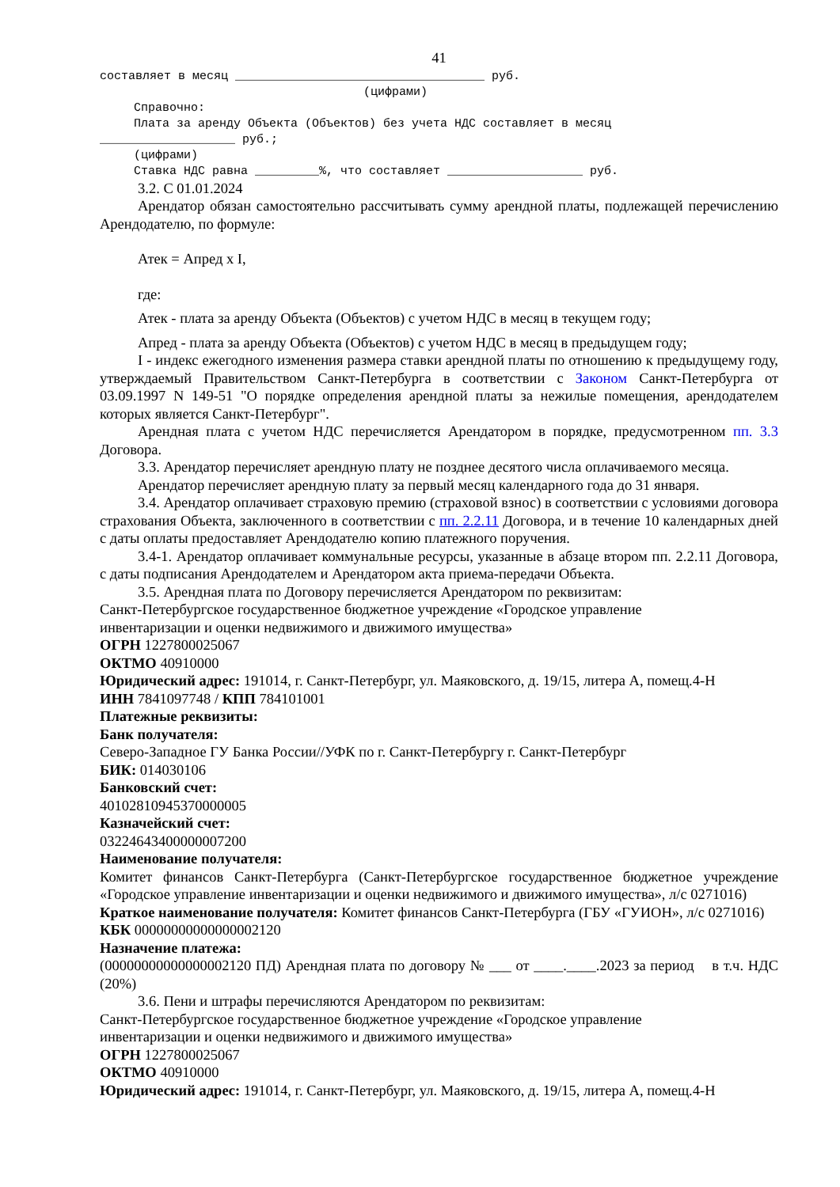41
составляет в месяц ___________________________________ руб.
(цифрами)
Справочно:
Плата за аренду Объекта (Объектов) без учета НДС составляет в месяц
___________________ руб.;
(цифрами)
Ставка НДС равна _________%, что составляет ___________________ руб.
3.2. С 01.01.2024
Арендатор обязан самостоятельно рассчитывать сумму арендной платы, подлежащей перечислению Арендодателю, по формуле:
Атек = Апред x I,
где:
Атек - плата за аренду Объекта (Объектов) с учетом НДС в месяц в текущем году;
Апред - плата за аренду Объекта (Объектов) с учетом НДС в месяц в предыдущем году;
I - индекс ежегодного изменения размера ставки арендной платы по отношению к предыдущему году, утверждаемый Правительством Санкт-Петербурга в соответствии с Законом Санкт-Петербурга от 03.09.1997 N 149-51 "О порядке определения арендной платы за нежилые помещения, арендодателем которых является Санкт-Петербург".
Арендная плата с учетом НДС перечисляется Арендатором в порядке, предусмотренном пп. 3.3 Договора.
3.3. Арендатор перечисляет арендную плату не позднее десятого числа оплачиваемого месяца.
Арендатор перечисляет арендную плату за первый месяц календарного года до 31 января.
3.4. Арендатор оплачивает страховую премию (страховой взнос) в соответствии с условиями договора страхования Объекта, заключенного в соответствии с пп. 2.2.11 Договора, и в течение 10 календарных дней с даты оплаты предоставляет Арендодателю копию платежного поручения.
3.4-1. Арендатор оплачивает коммунальные ресурсы, указанные в абзаце втором пп. 2.2.11 Договора, с даты подписания Арендодателем и Арендатором акта приема-передачи Объекта.
3.5. Арендная плата по Договору перечисляется Арендатором по реквизитам:
Санкт-Петербургское государственное бюджетное учреждение «Городское управление
инвентаризации и оценки недвижимого и движимого имущества»
ОГРН 1227800025067
ОКТМО 40910000
Юридический адрес: 191014, г. Санкт-Петербург, ул. Маяковского, д. 19/15, литера А, помещ.4-Н
ИНН 7841097748 / КПП 784101001
Платежные реквизиты:
Банк получателя:
Северо-Западное ГУ Банка России//УФК по г. Санкт-Петербургу г. Санкт-Петербург
БИК: 014030106
Банковский счет:
40102810945370000005
Казначейский счет:
03224643400000007200
Наименование получателя:
Комитет финансов Санкт-Петербурга (Санкт-Петербургское государственное бюджетное учреждение «Городское управление инвентаризации и оценки недвижимого и движимого имущества», л/с 0271016)
Краткое наименование получателя: Комитет финансов Санкт-Петербурга (ГБУ «ГУИОН», л/с 0271016)
КБК 00000000000000002120
Назначение платежа:
(00000000000000002120 ПД) Арендная плата по договору № ___ от ____.____.2023 за период в т.ч. НДС (20%)
3.6. Пени и штрафы перечисляются Арендатором по реквизитам:
Санкт-Петербургское государственное бюджетное учреждение «Городское управление
инвентаризации и оценки недвижимого и движимого имущества»
ОГРН 1227800025067
ОКТМО 40910000
Юридический адрес: 191014, г. Санкт-Петербург, ул. Маяковского, д. 19/15, литера А, помещ.4-Н